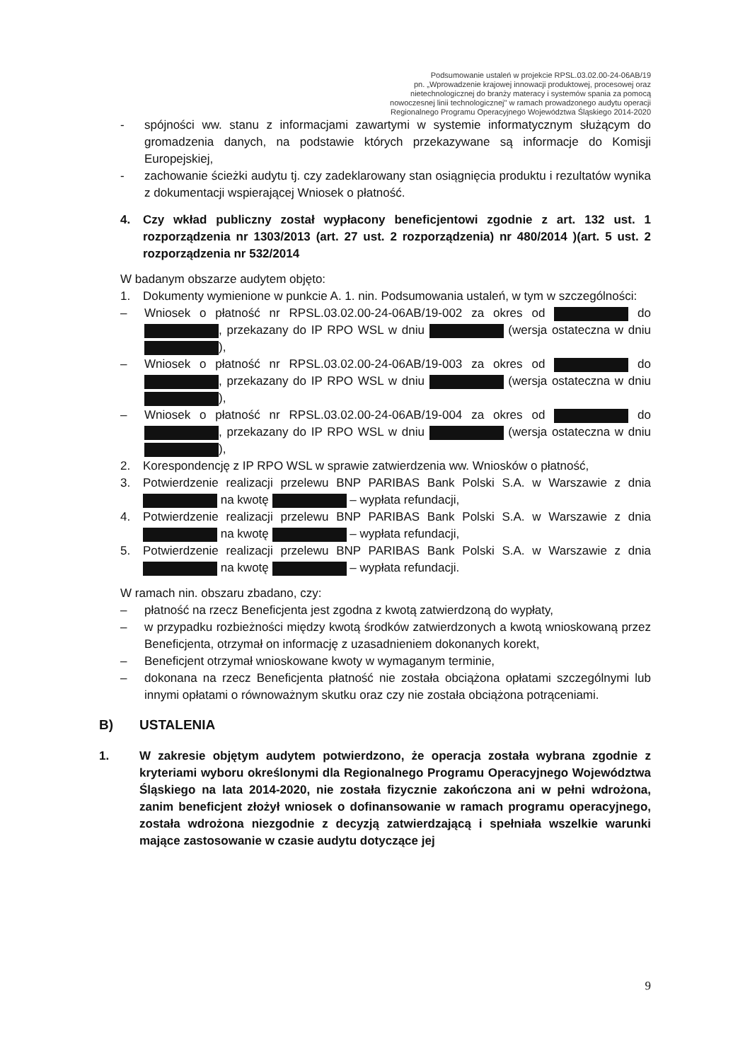Podsumowanie ustaleń w projekcie RPSL.03.02.00-24-06AB/19
pn. „Wprowadzenie krajowej innowacji produktowej, procesowej oraz
nietechnologicznej do branży materacy i systemów spania za pomocą
nowoczesnej linii technologicznej" w ramach prowadzonego audytu operacji
Regionalnego Programu Operacyjnego Województwa Śląskiego 2014-2020
- spójności ww. stanu z informacjami zawartymi w systemie informatycznym służącym do gromadzenia danych, na podstawie których przekazywane są informacje do Komisji Europejskiej,
- zachowanie ścieżki audytu tj. czy zadeklarowany stan osiągnięcia produktu i rezultatów wynika z dokumentacji wspierającej Wniosek o płatność.
4. Czy wkład publiczny został wypłacony beneficjentowi zgodnie z art. 132 ust. 1 rozporządzenia nr 1303/2013 (art. 27 ust. 2 rozporządzenia) nr 480/2014 )(art. 5 ust. 2 rozporządzenia nr 532/2014
W badanym obszarze audytem objęto:
1. Dokumenty wymienione w punkcie A. 1. nin. Podsumowania ustaleń, w tym w szczególności:
– Wniosek o płatność nr RPSL.03.02.00-24-06AB/19-002 za okres od do , przekazany do IP RPO WSL w dniu (wersja ostateczna w dniu ),
– Wniosek o płatność nr RPSL.03.02.00-24-06AB/19-003 za okres od do , przekazany do IP RPO WSL w dniu (wersja ostateczna w dniu ),
– Wniosek o płatność nr RPSL.03.02.00-24-06AB/19-004 za okres od do , przekazany do IP RPO WSL w dniu (wersja ostateczna w dniu ),
2. Korespondencję z IP RPO WSL w sprawie zatwierdzenia ww. Wniosków o płatność,
3. Potwierdzenie realizacji przelewu BNP PARIBAS Bank Polski S.A. w Warszawie z dnia na kwotę – wypłata refundacji,
4. Potwierdzenie realizacji przelewu BNP PARIBAS Bank Polski S.A. w Warszawie z dnia na kwotę – wypłata refundacji,
5. Potwierdzenie realizacji przelewu BNP PARIBAS Bank Polski S.A. w Warszawie z dnia na kwotę – wypłata refundacji.
W ramach nin. obszaru zbadano, czy:
– płatność na rzecz Beneficjenta jest zgodna z kwotą zatwierdzoną do wypłaty,
– w przypadku rozbieżności między kwotą środków zatwierdzonych a kwotą wnioskowaną przez Beneficjenta, otrzymał on informację z uzasadnieniem dokonanych korekt,
– Beneficjent otrzymał wnioskowane kwoty w wymaganym terminie,
– dokonana na rzecz Beneficjenta płatność nie została obciążona opłatami szczególnymi lub innymi opłatami o równoważnym skutku oraz czy nie została obciążona potrąceniami.
B) USTALENIA
1. W zakresie objętym audytem potwierdzono, że operacja została wybrana zgodnie z kryteriami wyboru określonymi dla Regionalnego Programu Operacyjnego Województwa Śląskiego na lata 2014-2020, nie została fizycznie zakończona ani w pełni wdrożona, zanim beneficjent złożył wniosek o dofinansowanie w ramach programu operacyjnego, została wdrożona niezgodnie z decyzją zatwierdzającą i spełniała wszelkie warunki mające zastosowanie w czasie audytu dotyczące jej
9